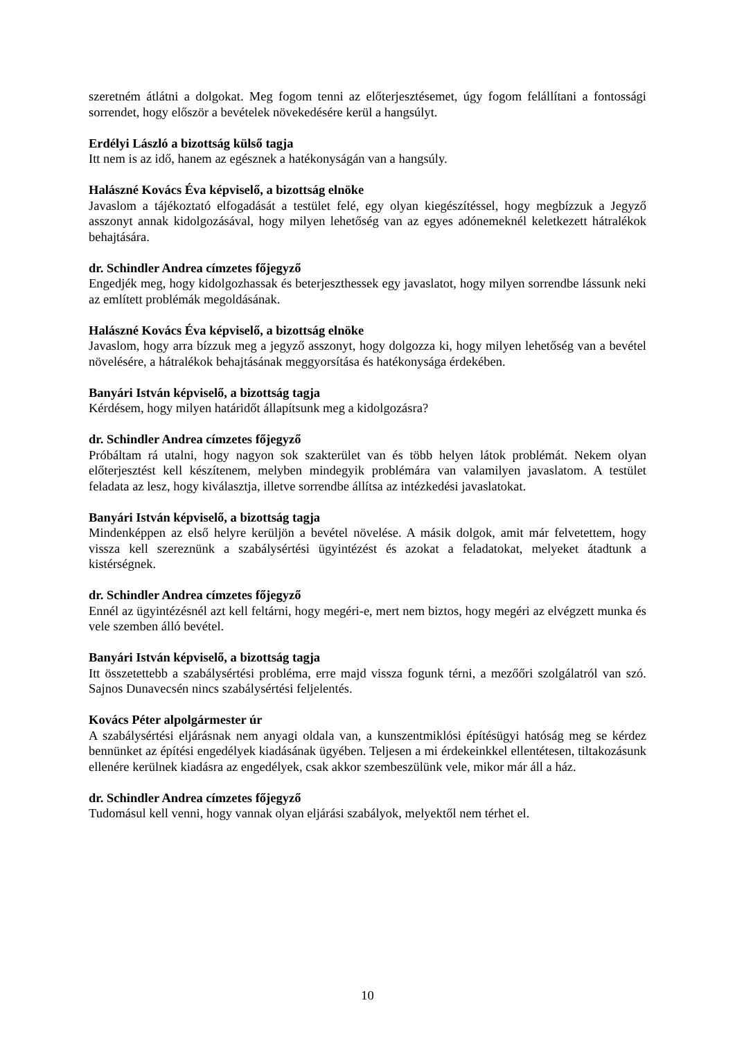szeretném átlátni a dolgokat. Meg fogom tenni az előterjesztésemet, úgy fogom felállítani a fontossági sorrendet, hogy először a bevételek növekedésére kerül a hangsúlyt.
Erdélyi László a bizottság külső tagja
Itt nem is az idő, hanem az egésznek a hatékonyságán van a hangsúly.
Halászné Kovács Éva képviselő, a bizottság elnöke
Javaslom a tájékoztató elfogadását a testület felé, egy olyan kiegészítéssel, hogy megbízzuk a Jegyző asszonyt annak kidolgozásával, hogy milyen lehetőség van az egyes adónemeknél keletkezett hátralékok behajtására.
dr. Schindler Andrea címzetes főjegyző
Engedjék meg, hogy kidolgozhassak és beterjeszthessek egy javaslatot, hogy milyen sorrendbe lássunk neki az említett problémák megoldásának.
Halászné Kovács Éva képviselő, a bizottság elnöke
Javaslom, hogy arra bízzuk meg a jegyző asszonyt, hogy dolgozza ki, hogy milyen lehetőség van a bevétel növelésére, a hátralékok behajtásának meggyorsítása és hatékonysága érdekében.
Banyári István képviselő, a bizottság tagja
Kérdésem, hogy milyen határidőt állapítsunk meg a kidolgozásra?
dr. Schindler Andrea címzetes főjegyző
Próbáltam rá utalni, hogy nagyon sok szakterület van és több helyen látok problémát. Nekem olyan előterjesztést kell készítenem, melyben mindegyik problémára van valamilyen javaslatom. A testület feladata az lesz, hogy kiválasztja, illetve sorrendbe állítsa az intézkedési javaslatokat.
Banyári István képviselő, a bizottság tagja
Mindenképpen az első helyre kerüljön a bevétel növelése. A másik dolgok, amit már felvetettem, hogy vissza kell szereznünk a szabálysértési ügyintézést és azokat a feladatokat, melyeket átadtunk a kistérségnek.
dr. Schindler Andrea címzetes főjegyző
Ennél az ügyintézésnél azt kell feltárni, hogy megéri-e, mert nem biztos, hogy megéri az elvégzett munka és vele szemben álló bevétel.
Banyári István képviselő, a bizottság tagja
Itt összetettebb a szabálysértési probléma, erre majd vissza fogunk térni, a mezőőri szolgálatról van szó. Sajnos Dunavecsén nincs szabálysértési feljelentés.
Kovács Péter alpolgármester úr
A szabálysértési eljárásnak nem anyagi oldala van, a kunszentmiklósi építésügyi hatóság meg se kérdez bennünket az építési engedélyek kiadásának ügyében. Teljesen a mi érdekeinkkel ellentétesen, tiltakozásunk ellenére kerülnek kiadásra az engedélyek, csak akkor szembeszülünk vele, mikor már áll a ház.
dr. Schindler Andrea címzetes főjegyző
Tudomásul kell venni, hogy vannak olyan eljárási szabályok, melyektől nem térhet el.
10